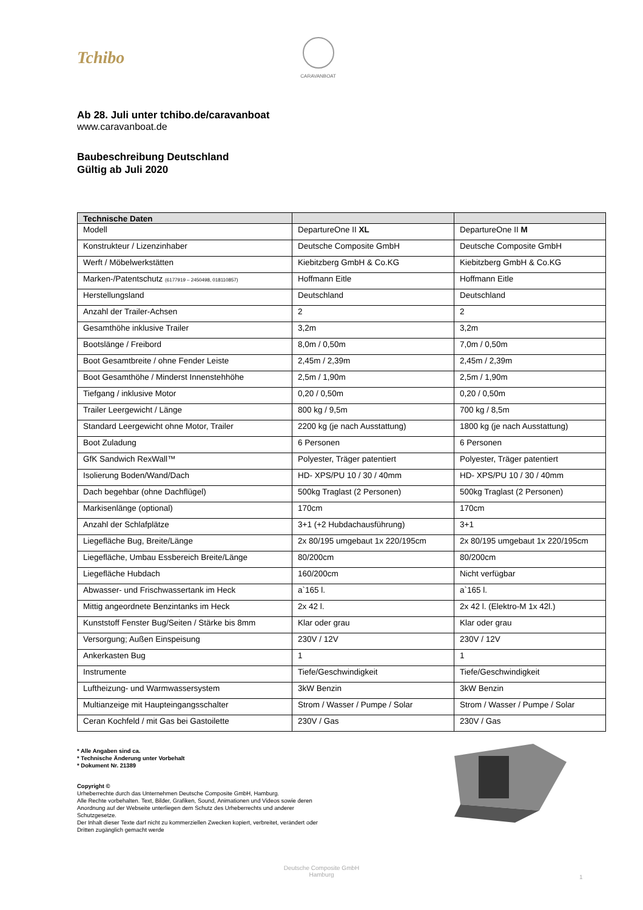Tchibo
CARAVANBOAT
Ab 28. Juli unter tchibo.de/caravanboat
www.caravanboat.de
Baubeschreibung Deutschland
Gültig ab Juli 2020
| Technische Daten | | |
| --- | --- | --- |
| Modell | DepartureOne II XL | DepartureOne II M |
| Konstrukteur / Lizenzinhaber | Deutsche Composite GmbH | Deutsche Composite GmbH |
| Werft / Möbelwerkstätten | Kiebitzberg GmbH & Co.KG | Kiebitzberg GmbH & Co.KG |
| Marken-/Patentschutz (6177919 – 2450498, 018110857) | Hoffmann Eitle | Hoffmann Eitle |
| Herstellungsland | Deutschland | Deutschland |
| Anzahl der Trailer-Achsen | 2 | 2 |
| Gesamthöhe inklusive Trailer | 3,2m | 3,2m |
| Bootslänge / Freibord | 8,0m / 0,50m | 7,0m / 0,50m |
| Boot Gesamtbreite / ohne Fender Leiste | 2,45m / 2,39m | 2,45m / 2,39m |
| Boot Gesamthöhe / Minderst Innenstehhöhe | 2,5m / 1,90m | 2,5m / 1,90m |
| Tiefgang / inklusive Motor | 0,20 / 0,50m | 0,20 / 0,50m |
| Trailer Leergewicht / Länge | 800 kg / 9,5m | 700 kg / 8,5m |
| Standard Leergewicht ohne Motor, Trailer | 2200 kg (je nach Ausstattung) | 1800 kg (je nach Ausstattung) |
| Boot Zuladung | 6 Personen | 6 Personen |
| GfK Sandwich RexWall™ | Polyester, Träger patentiert | Polyester, Träger patentiert |
| Isolierung Boden/Wand/Dach | HD- XPS/PU 10 / 30 / 40mm | HD- XPS/PU 10 / 30 / 40mm |
| Dach begehbar (ohne Dachflügel) | 500kg Traglast (2 Personen) | 500kg Traglast (2 Personen) |
| Markisenlänge (optional) | 170cm | 170cm |
| Anzahl der Schlafplätze | 3+1 (+2 Hubdachausführung) | 3+1 |
| Liegefläche Bug, Breite/Länge | 2x 80/195 umgebaut 1x 220/195cm | 2x 80/195 umgebaut 1x 220/195cm |
| Liegefläche, Umbau Essbereich Breite/Länge | 80/200cm | 80/200cm |
| Liegefläche Hubdach | 160/200cm | Nicht verfügbar |
| Abwasser- und Frischwassertank im Heck | a`165 l. | a`165 l. |
| Mittig angeordnete Benzintanks im Heck | 2x 42 l. | 2x 42 l. (Elektro-M 1x 42l.) |
| Kunststoff Fenster Bug/Seiten / Stärke bis 8mm | Klar oder grau | Klar oder grau |
| Versorgung; Außen Einspeisung | 230V / 12V | 230V / 12V |
| Ankerkasten Bug | 1 | 1 |
| Instrumente | Tiefe/Geschwindigkeit | Tiefe/Geschwindigkeit |
| Luftheizung- und Warmwassersystem | 3kW Benzin | 3kW Benzin |
| Multianzeige mit Haupteingangsschalter | Strom / Wasser / Pumpe / Solar | Strom / Wasser / Pumpe / Solar |
| Ceran Kochfeld / mit Gas bei Gastoilette | 230V / Gas | 230V / Gas |
* Alle Angaben sind ca.
* Technische Änderung unter Vorbehalt
* Dokument Nr. 21389
Copyright ©
Urheberrechte durch das Unternehmen Deutsche Composite GmbH, Hamburg.
Alle Rechte vorbehalten. Text, Bilder, Grafiken, Sound, Animationen und Videos sowie deren Anordnung auf der Webseite unterliegen dem Schutz des Urheberrechts und anderer Schutzgesetze.
Der Inhalt dieser Texte darf nicht zu kommerziellen Zwecken kopiert, verbreitet, verändert oder Dritten zugänglich gemacht werde
Deutsche Composite GmbH
Hamburg
1